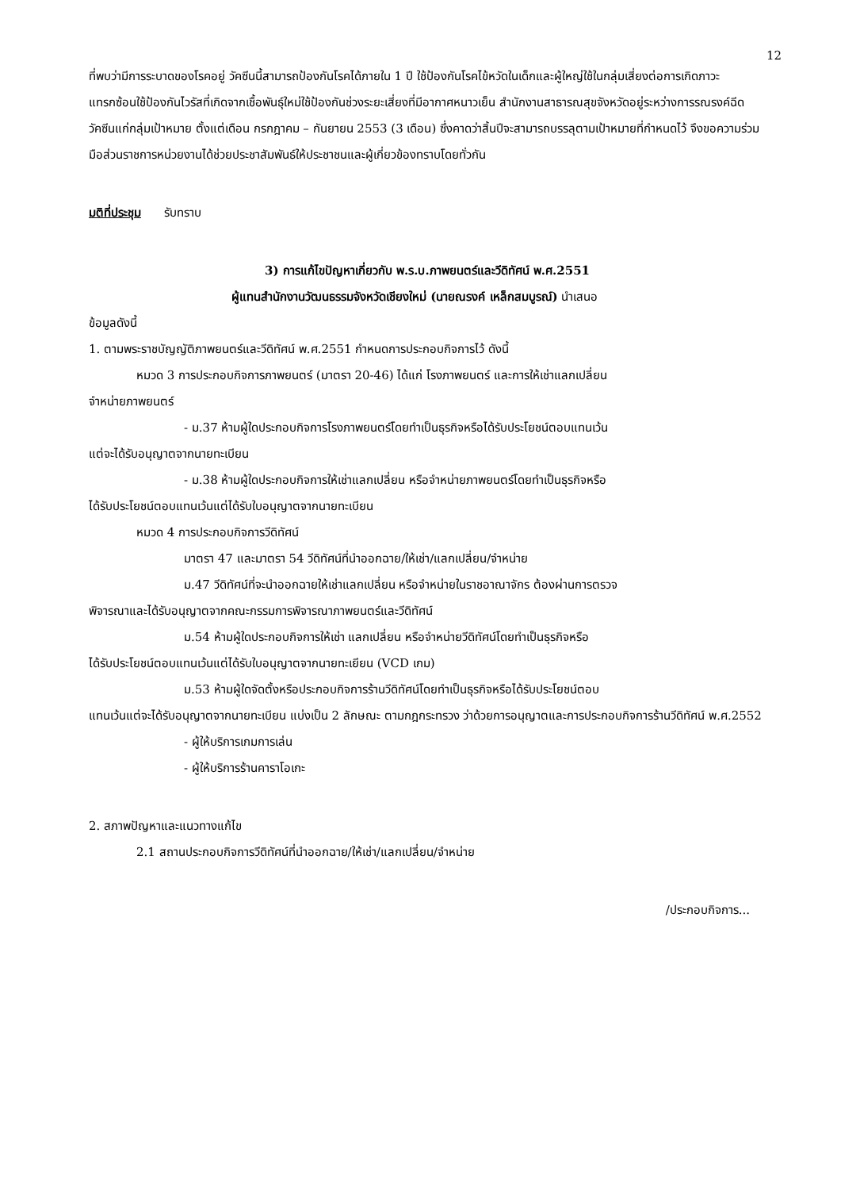12
ที่พบว่ามีการระบาดของโรคอยู่ วัคซีนนี้สามารถป้องกันโรคได้ภายใน 1 ปี ใช้ป้องกันโรคไข้หวัดในเด็กและผู้ใหญ่ใช้ในกลุ่มเสี่ยงต่อการเกิดภาวะแทรกซ้อนใช้ป้องกันไวรัสที่เกิดจากเชื้อพันธุ์ใหม่ใช้ป้องกันช่วงระยะเสี่ยงที่มีอากาศหนาวเย็น สำนักงานสาธารณสุขจังหวัดอยู่ระหว่างการรณรงค์ฉีดวัคซีนแก่กลุ่มเป้าหมาย ตั้งแต่เดือน กรกฎาคม – กันยายน 2553 (3 เดือน) ซึ่งคาดว่าสิ้นปีจะสามารถบรรลุตามเป้าหมายที่กำหนดไว้ จึงขอความร่วมมือส่วนราชการหน่วยงานได้ช่วยประชาสัมพันธ์ให้ประชาชนและผู้เกี่ยวข้องทราบโดยทั่วกัน
มติที่ประชุม รับทราบ
3) การแก้ไขปัญหาเกี่ยวกับ พ.ร.บ.ภาพยนตร์และวีดิทัศน์ พ.ศ.2551
ผู้แทนสำนักงานวัฒนธรรมจังหวัดเชียงใหม่ (นายณรงค์ เหล็กสมบูรณ์) นำเสนอ
ข้อมูลดังนี้
1. ตามพระราชบัญญัติภาพยนตร์และวีดิทัศน์ พ.ศ.2551 กำหนดการประกอบกิจการไว้ ดังนี้
หมวด 3 การประกอบกิจการภาพยนตร์ (มาตรา 20-46) ได้แก่ โรงภาพยนตร์ และการให้เช่าแลกเปลี่ยน
จำหน่ายภาพยนตร์
- ม.37 ห้ามผู้ใดประกอบกิจการโรงภาพยนตร์โดยทำเป็นธุรกิจหรือได้รับประโยชน์ตอบแทนเว้น
แต่จะได้รับอนุญาตจากนายทะเบียน
- ม.38 ห้ามผู้ใดประกอบกิจการให้เช่าแลกเปลี่ยน หรือจำหน่ายภาพยนตร์โดยทำเป็นธุรกิจหรือ
ได้รับประโยชน์ตอบแทนเว้นแต่ได้รับใบอนุญาตจากนายทะเบียน
หมวด 4 การประกอบกิจการวีดิทัศน์
มาตรา 47 และมาตรา 54 วีดิทัศน์ที่นำออกฉาย/ให้เช่า/แลกเปลี่ยน/จำหน่าย
ม.47 วีดิทัศน์ที่จะนำออกฉายให้เช่าแลกเปลี่ยน หรือจำหน่ายในราชอาณาจักร ต้องผ่านการตรวจ
พิจารณาและได้รับอนุญาตจากคณะกรรมการพิจารณาภาพยนตร์และวีดิทัศน์
ม.54 ห้ามผู้ใดประกอบกิจการให้เช่า แลกเปลี่ยน หรือจำหน่ายวีดิทัศน์โดยทำเป็นธุรกิจหรือ
ได้รับประโยชน์ตอบแทนเว้นแต่ได้รับใบอนุญาตจากนายทะเยียน (VCD เกม)
ม.53 ห้ามผู้ใดจัดตั้งหรือประกอบกิจการร้านวีดิทัศน์โดยทำเป็นธุรกิจหรือได้รับประโยชน์ตอบ
แทนเว้นแต่จะได้รับอนุญาตจากนายทะเบียน แบ่งเป็น 2 ลักษณะ ตามกฎกระทรวง ว่าด้วยการอนุญาตและการประกอบกิจการร้านวีดิทัศน์ พ.ศ.2552
- ผู้ให้บริการเกมการเล่น
- ผู้ให้บริการร้านคาราโอเกะ
2. สภาพปัญหาและแนวทางแก้ไข
2.1 สถานประกอบกิจการวีดิทัศน์ที่นำออกฉาย/ให้เช่า/แลกเปลี่ยน/จำหน่าย
/ประกอบกิจการ...